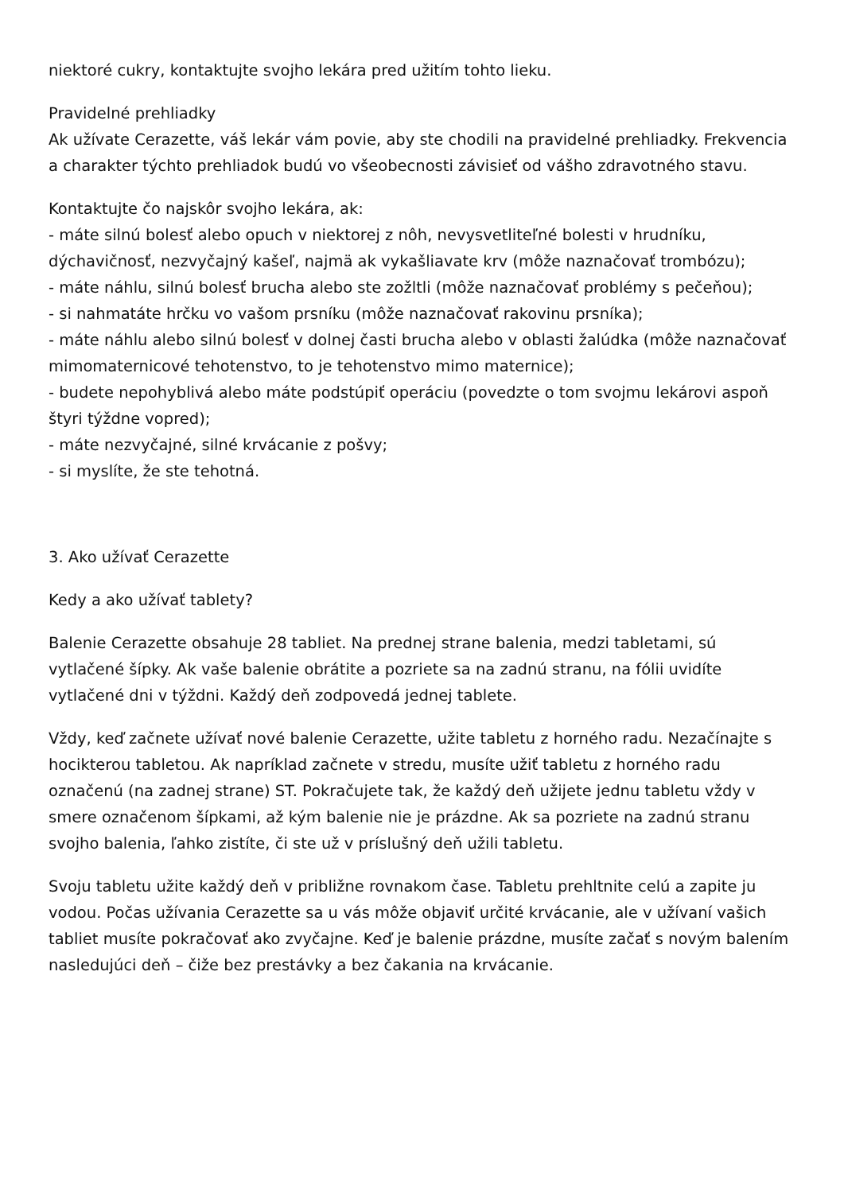niektoré cukry, kontaktujte svojho lekára pred užitím tohto lieku.
Pravidelné prehliadky
Ak užívate Cerazette, váš lekár vám povie, aby ste chodili na pravidelné prehliadky. Frekvencia a charakter týchto prehliadok budú vo všeobecnosti závisieť od vášho zdravotného stavu.
Kontaktujte čo najskôr svojho lekára, ak:
- máte silnú bolesť alebo opuch v niektorej z nôh, nevysvetliteľné bolesti v hrudníku, dýchavičnosť, nezvyčajný kašeľ, najmä ak vykašliavate krv (môže naznačovať trombózu);
- máte náhlu, silnú bolesť brucha alebo ste zožltli (môže naznačovať problémy s pečeňou);
- si nahmatáte hrčku vo vašom prsníku (môže naznačovať rakovinu prsníka);
- máte náhlu alebo silnú bolesť v dolnej časti brucha alebo v oblasti žalúdka (môže naznačovať mimomaternicové tehotenstvo, to je tehotenstvo mimo maternice);
- budete nepohyblivá alebo máte podstúpiť operáciu (povedzte o tom svojmu lekárovi aspoň štyri týždne vopred);
- máte nezvyčajné, silné krvácanie z pošvy;
- si myslíte, že ste tehotná.
3. Ako užívať Cerazette
Kedy a ako užívať tablety?
Balenie Cerazette obsahuje 28 tabliet. Na prednej strane balenia, medzi tabletami, sú vytlačené šípky. Ak vaše balenie obrátite a pozriete sa na zadnú stranu, na fólii uvidíte vytlačené dni v týždni. Každý deň zodpovedá jednej tablete.
Vždy, keď začnete užívať nové balenie Cerazette, užite tabletu z horného radu. Nezačínajte s hocikterou tabletou. Ak napríklad začnete v stredu, musíte užiť tabletu z horného radu označenú (na zadnej strane) ST. Pokračujete tak, že každý deň užijete jednu tabletu vždy v smere označenom šípkami, až kým balenie nie je prázdne. Ak sa pozriete na zadnú stranu svojho balenia, ľahko zistíte, či ste už v príslušný deň užili tabletu.
Svoju tabletu užite každý deň v približne rovnakom čase. Tabletu prehltnite celú a zapite ju vodou. Počas užívania Cerazette sa u vás môže objaviť určité krvácanie, ale v užívaní vašich tabliet musíte pokračovať ako zvyčajne. Keď je balenie prázdne, musíte začať s novým balením nasledujúci deň – čiže bez prestávky a bez čakania na krvácanie.